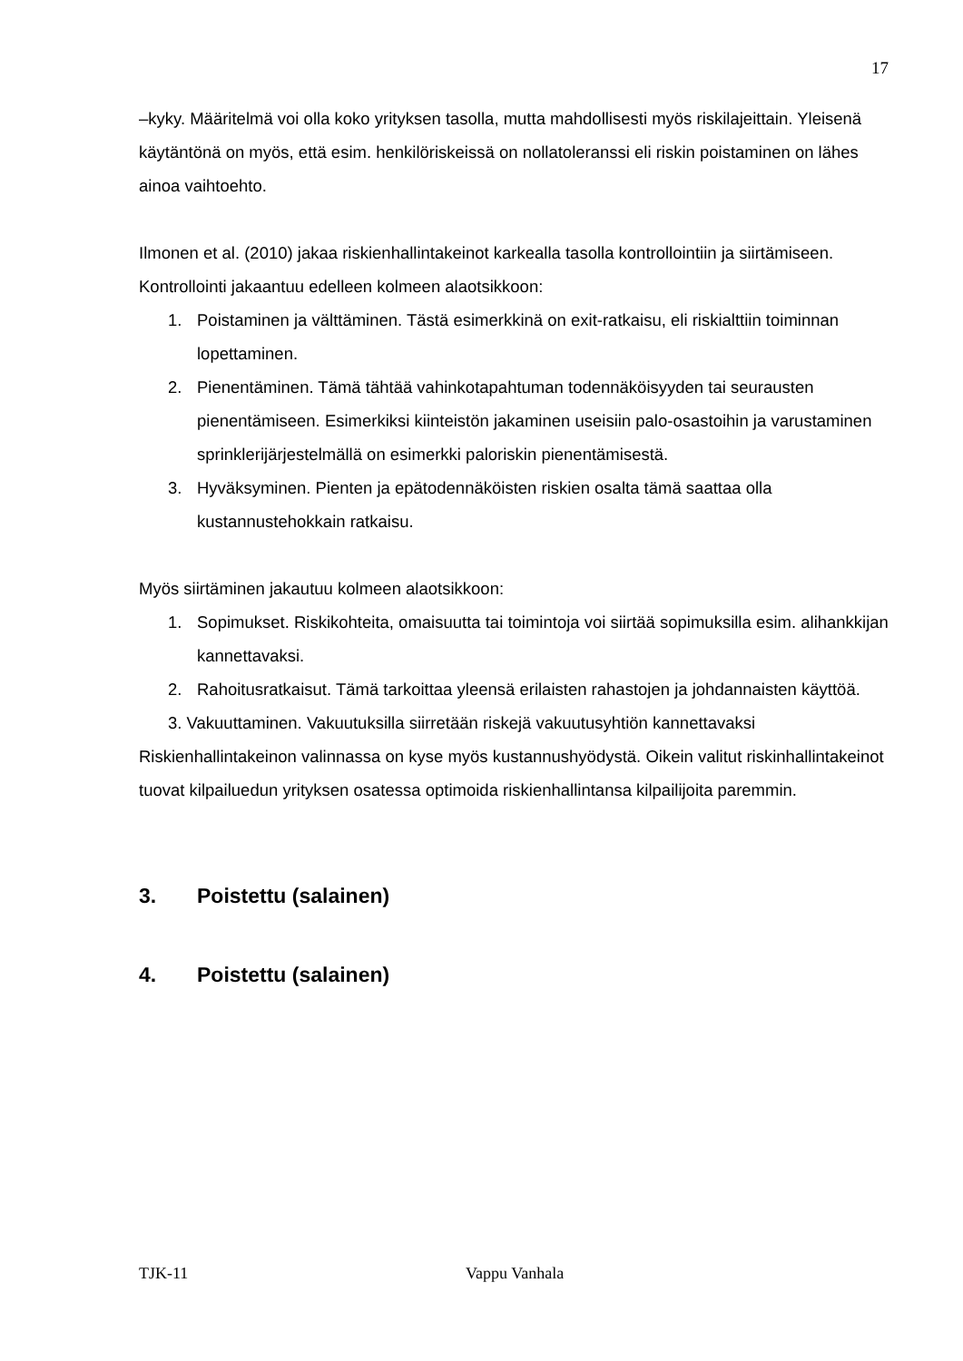17
–kyky. Määritelmä voi olla koko yrityksen tasolla, mutta mahdollisesti myös riskilajeittain. Yleisenä käytäntönä on myös, että esim. henkilöriskeissä on nollatoleranssi eli riskin poistaminen on lähes ainoa vaihtoehto.
Ilmonen et al. (2010) jakaa riskienhallintakeinot karkealla tasolla kontrollointiin ja siirtämiseen. Kontrollointi jakaantuu edelleen kolmeen alaotsikkoon:
1. Poistaminen ja välttäminen. Tästä esimerkkinä on exit-ratkaisu, eli riskialttiin toiminnan lopettaminen.
2. Pienentäminen. Tämä tähtää vahinkotapahtuman todennäköisyyden tai seurausten pienentämiseen. Esimerkiksi kiinteistön jakaminen useisiin palo-osastoihin ja varustaminen sprinklerijärjestelmällä on esimerkki paloriskin pienentämisestä.
3. Hyväksyminen. Pienten ja epätodennäköisten riskien osalta tämä saattaa olla kustannustehokkain ratkaisu.
Myös siirtäminen jakautuu kolmeen alaotsikkoon:
1. Sopimukset. Riskikohteita, omaisuutta tai toimintoja voi siirtää sopimuksilla esim. alihankkijan kannettavaksi.
2. Rahoitusratkaisut. Tämä tarkoittaa yleensä erilaisten rahastojen ja johdannaisten käyttöä.
3. Vakuuttaminen. Vakuutuksilla siirretään riskejä vakuutusyhtiön kannettavaksi
Riskienhallintakeinon valinnassa on kyse myös kustannushyödystä. Oikein valitut riskinhallintakeinot tuovat kilpailuedun yrityksen osatessa optimoida riskienhallintansa kilpailijoita paremmin.
3. Poistettu (salainen)
4. Poistettu (salainen)
TJK-11 Vappu Vanhala